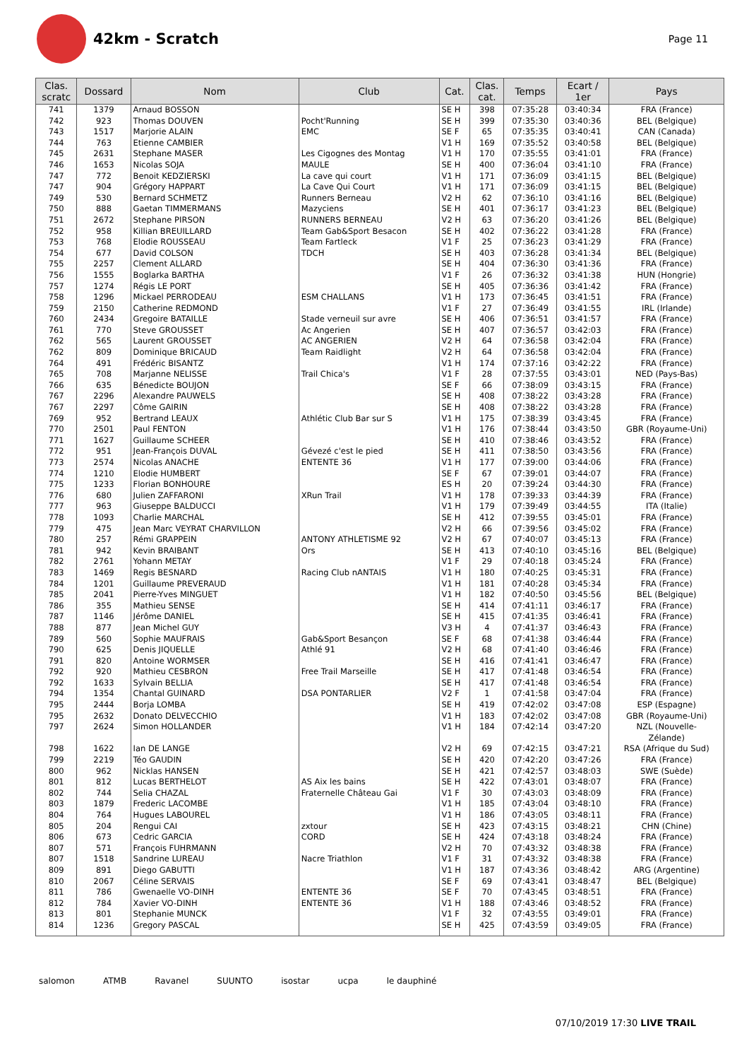42km - Scratch
Page 11
| Clas. scratc | Dossard | Nom | Club | Cat. | Clas. cat. | Temps | Ecart / 1er | Pays |
| --- | --- | --- | --- | --- | --- | --- | --- | --- |
| 741 | 1379 | Arnaud BOSSON | | SE H | 398 | 07:35:28 | 03:40:34 | FRA (France) |
| 742 | 923 | Thomas DOUVEN | Pocht'Running | SE H | 399 | 07:35:30 | 03:40:36 | BEL (Belgique) |
| 743 | 1517 | Marjorie ALAIN | EMC | SE F | 65 | 07:35:35 | 03:40:41 | CAN (Canada) |
| 744 | 763 | Etienne CAMBIER | | V1 H | 169 | 07:35:52 | 03:40:58 | BEL (Belgique) |
| 745 | 2631 | Stephane MASER | Les Cigognes des Montag | V1 H | 170 | 07:35:55 | 03:41:01 | FRA (France) |
| 746 | 1653 | Nicolas SOJA | MAULE | SE H | 400 | 07:36:04 | 03:41:10 | FRA (France) |
| 747 | 772 | Benoit KEDZIERSKI | La cave qui court | V1 H | 171 | 07:36:09 | 03:41:15 | BEL (Belgique) |
| 747 | 904 | Grégory HAPPART | La Cave Qui Court | V1 H | 171 | 07:36:09 | 03:41:15 | BEL (Belgique) |
| 749 | 530 | Bernard SCHMETZ | Runners Berneau | V2 H | 62 | 07:36:10 | 03:41:16 | BEL (Belgique) |
| 750 | 888 | Gaetan TIMMERMANS | Mazyciens | SE H | 401 | 07:36:17 | 03:41:23 | BEL (Belgique) |
| 751 | 2672 | Stephane PIRSON | RUNNERS BERNEAU | V2 H | 63 | 07:36:20 | 03:41:26 | BEL (Belgique) |
| 752 | 958 | Killian BREUILLARD | Team Gab&Sport Besacon | SE H | 402 | 07:36:22 | 03:41:28 | FRA (France) |
| 753 | 768 | Elodie ROUSSEAU | Team Fartleck | V1 F | 25 | 07:36:23 | 03:41:29 | FRA (France) |
| 754 | 677 | David COLSON | TDCH | SE H | 403 | 07:36:28 | 03:41:34 | BEL (Belgique) |
| 755 | 2257 | Clement ALLARD | | SE H | 404 | 07:36:30 | 03:41:36 | FRA (France) |
| 756 | 1555 | Boglarka BARTHA | | V1 F | 26 | 07:36:32 | 03:41:38 | HUN (Hongrie) |
| 757 | 1274 | Régis LE PORT | | SE H | 405 | 07:36:36 | 03:41:42 | FRA (France) |
| 758 | 1296 | Mickael PERRODEAU | ESM CHALLANS | V1 H | 173 | 07:36:45 | 03:41:51 | FRA (France) |
| 759 | 2150 | Catherine REDMOND | | V1 F | 27 | 07:36:49 | 03:41:55 | IRL (Irlande) |
| 760 | 2434 | Gregoire BATAILLE | Stade verneuil sur avre | SE H | 406 | 07:36:51 | 03:41:57 | FRA (France) |
| 761 | 770 | Steve GROUSSET | Ac Angerien | SE H | 407 | 07:36:57 | 03:42:03 | FRA (France) |
| 762 | 565 | Laurent GROUSSET | AC ANGERIEN | V2 H | 64 | 07:36:58 | 03:42:04 | FRA (France) |
| 762 | 809 | Dominique BRICAUD | Team Raidlight | V2 H | 64 | 07:36:58 | 03:42:04 | FRA (France) |
| 764 | 491 | Frédéric BISANTZ | | V1 H | 174 | 07:37:16 | 03:42:22 | FRA (France) |
| 765 | 708 | Marjanne NELISSE | Trail Chica's | V1 F | 28 | 07:37:55 | 03:43:01 | NED (Pays-Bas) |
| 766 | 635 | Bénedicte BOUJON | | SE F | 66 | 07:38:09 | 03:43:15 | FRA (France) |
| 767 | 2296 | Alexandre PAUWELS | | SE H | 408 | 07:38:22 | 03:43:28 | FRA (France) |
| 767 | 2297 | Côme GAIRIN | | SE H | 408 | 07:38:22 | 03:43:28 | FRA (France) |
| 769 | 952 | Bertrand LEAUX | Athlétic Club Bar sur S | V1 H | 175 | 07:38:39 | 03:43:45 | FRA (France) |
| 770 | 2501 | Paul FENTON | | V1 H | 176 | 07:38:44 | 03:43:50 | GBR (Royaume-Uni) |
| 771 | 1627 | Guillaume SCHEER | | SE H | 410 | 07:38:46 | 03:43:52 | FRA (France) |
| 772 | 951 | Jean-François DUVAL | Gévezé c'est le pied | SE H | 411 | 07:38:50 | 03:43:56 | FRA (France) |
| 773 | 2574 | Nicolas ANACHE | ENTENTE 36 | V1 H | 177 | 07:39:00 | 03:44:06 | FRA (France) |
| 774 | 1210 | Elodie HUMBERT | | SE F | 67 | 07:39:01 | 03:44:07 | FRA (France) |
| 775 | 1233 | Florian BONHOURE | | ES H | 20 | 07:39:24 | 03:44:30 | FRA (France) |
| 776 | 680 | Julien ZAFFARONI | XRun Trail | V1 H | 178 | 07:39:33 | 03:44:39 | FRA (France) |
| 777 | 963 | Giuseppe BALDUCCI | | V1 H | 179 | 07:39:49 | 03:44:55 | ITA (Italie) |
| 778 | 1093 | Charlie MARCHAL | | SE H | 412 | 07:39:55 | 03:45:01 | FRA (France) |
| 779 | 475 | Jean Marc VEYRAT CHARVILLON | | V2 H | 66 | 07:39:56 | 03:45:02 | FRA (France) |
| 780 | 257 | Rémi GRAPPEIN | ANTONY ATHLETISME 92 | V2 H | 67 | 07:40:07 | 03:45:13 | FRA (France) |
| 781 | 942 | Kevin BRAIBANT | Ors | SE H | 413 | 07:40:10 | 03:45:16 | BEL (Belgique) |
| 782 | 2761 | Yohann METAY | | V1 F | 29 | 07:40:18 | 03:45:24 | FRA (France) |
| 783 | 1469 | Regis BESNARD | Racing Club nANTAIS | V1 H | 180 | 07:40:25 | 03:45:31 | FRA (France) |
| 784 | 1201 | Guillaume PREVERAUD | | V1 H | 181 | 07:40:28 | 03:45:34 | FRA (France) |
| 785 | 2041 | Pierre-Yves MINGUET | | V1 H | 182 | 07:40:50 | 03:45:56 | BEL (Belgique) |
| 786 | 355 | Mathieu SENSE | | SE H | 414 | 07:41:11 | 03:46:17 | FRA (France) |
| 787 | 1146 | Jérôme DANIEL | | SE H | 415 | 07:41:35 | 03:46:41 | FRA (France) |
| 788 | 877 | Jean Michel GUY | | V3 H | 4 | 07:41:37 | 03:46:43 | FRA (France) |
| 789 | 560 | Sophie MAUFRAIS | Gab&Sport Besançon | SE F | 68 | 07:41:38 | 03:46:44 | FRA (France) |
| 790 | 625 | Denis JIQUELLE | Athlé 91 | V2 H | 68 | 07:41:40 | 03:46:46 | FRA (France) |
| 791 | 820 | Antoine WORMSER | | SE H | 416 | 07:41:41 | 03:46:47 | FRA (France) |
| 792 | 920 | Mathieu CESBRON | Free Trail Marseille | SE H | 417 | 07:41:48 | 03:46:54 | FRA (France) |
| 792 | 1633 | Sylvain BELLIA | | SE H | 417 | 07:41:48 | 03:46:54 | FRA (France) |
| 794 | 1354 | Chantal GUINARD | DSA PONTARLIER | V2 F | 1 | 07:41:58 | 03:47:04 | FRA (France) |
| 795 | 2444 | Borja LOMBA | | SE H | 419 | 07:42:02 | 03:47:08 | ESP (Espagne) |
| 795 | 2632 | Donato DELVECCHIO | | V1 H | 183 | 07:42:02 | 03:47:08 | GBR (Royaume-Uni) |
| 797 | 2624 | Simon HOLLANDER | | V1 H | 184 | 07:42:14 | 03:47:20 | NZL (Nouvelle- Zélande) |
| 798 | 1622 | Ian DE LANGE | | V2 H | 69 | 07:42:15 | 03:47:21 | RSA (Afrique du Sud) |
| 799 | 2219 | Téo GAUDIN | | SE H | 420 | 07:42:20 | 03:47:26 | FRA (France) |
| 800 | 962 | Nicklas HANSEN | | SE H | 421 | 07:42:57 | 03:48:03 | SWE (Suède) |
| 801 | 812 | Lucas BERTHELOT | AS Aix les bains | SE H | 422 | 07:43:01 | 03:48:07 | FRA (France) |
| 802 | 744 | Selia CHAZAL | Fraternelle Château Gai | V1 F | 30 | 07:43:03 | 03:48:09 | FRA (France) |
| 803 | 1879 | Frederic LACOMBE | | V1 H | 185 | 07:43:04 | 03:48:10 | FRA (France) |
| 804 | 764 | Hugues LABOUREL | | V1 H | 186 | 07:43:05 | 03:48:11 | FRA (France) |
| 805 | 204 | Rengui CAI | zxtour | SE H | 423 | 07:43:15 | 03:48:21 | CHN (Chine) |
| 806 | 673 | Cedric GARCIA | CORD | SE H | 424 | 07:43:18 | 03:48:24 | FRA (France) |
| 807 | 571 | François FUHRMANN | | V2 H | 70 | 07:43:32 | 03:48:38 | FRA (France) |
| 807 | 1518 | Sandrine LUREAU | Nacre Triathlon | V1 F | 31 | 07:43:32 | 03:48:38 | FRA (France) |
| 809 | 891 | Diego GABUTTI | | V1 H | 187 | 07:43:36 | 03:48:42 | ARG (Argentine) |
| 810 | 2067 | Céline SERVAIS | | SE F | 69 | 07:43:41 | 03:48:47 | BEL (Belgique) |
| 811 | 786 | Gwenaelle VO-DINH | ENTENTE 36 | SE F | 70 | 07:43:45 | 03:48:51 | FRA (France) |
| 812 | 784 | Xavier VO-DINH | ENTENTE 36 | V1 H | 188 | 07:43:46 | 03:48:52 | FRA (France) |
| 813 | 801 | Stephanie MUNCK | | V1 F | 32 | 07:43:55 | 03:49:01 | FRA (France) |
| 814 | 1236 | Gregory PASCAL | | SE H | 425 | 07:43:59 | 03:49:05 | FRA (France) |
salomon ATMB Ravanel SUUNTO isostar ucpa le dauphiné
07/10/2019 17:30 LIVE TRAIL